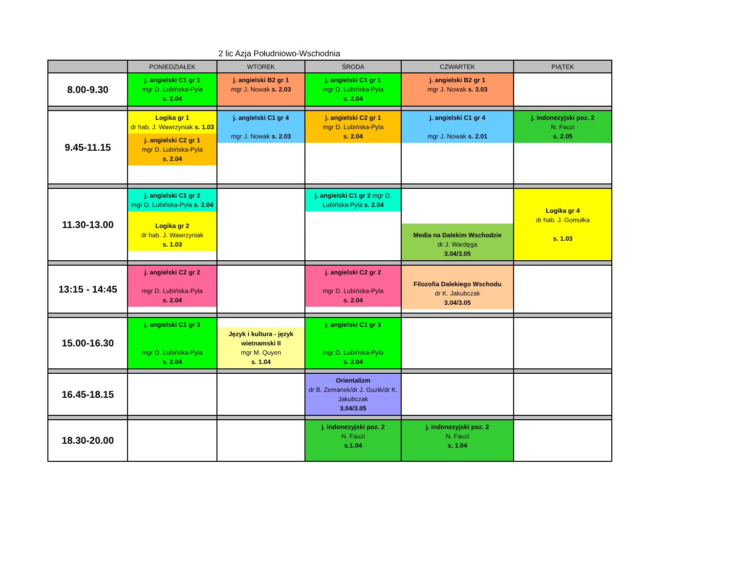2 lic Azja Południowo-Wschodnia
| | PONIEDZIAŁEK | WTOREK | ŚRODA | CZWARTEK | PIĄTEK |
| --- | --- | --- | --- | --- | --- |
| 8.00-9.30 | j. angielski C1 gr 1 mgr D. Lubińska-Pyla s. 2.04 | j. angielski B2 gr 1 mgr J. Nowak s. 2.03 | j. angielski C1 gr 1 mgr D. Lubińska-Pyla s. 2.04 | j. angielski B2 gr 1 mgr J. Nowak s. 3.03 | |
| 9.45-11.15 | Logika gr 1 dr hab. J. Wawrzyniak s. 1.03 j. angielski C2 gr 1 mgr D. Lubińska-Pyla s. 2.04 | j. angielski C1 gr 4 mgr J. Nowak s. 2.03 | j. angielski C2 gr 1 mgr D. Lubińska-Pyla s. 2.04 | j. angielski C1 gr 4 mgr J. Nowak s. 2.01 | j. indonezyjski poz. 2 N. Fauzi s. 2.05 |
| 11.30-13.00 | j. angielski C1 gr 2 mgr D. Lubińska-Pyla s. 2.04 Logika gr 2 dr hab. J. Wawrzyniak s. 1.03 | | j. angielski C1 gr 2 mgr D. Lubińska-Pyla s. 2.04 | Media na Dalekim Wschodzie dr J. Wardęga 3.04/3.05 | Logika gr 4 dr hab. J. Gomułka s. 1.03 |
| 13:15 - 14:45 | j. angielski C2 gr 2 mgr D. Lubińska-Pyla s. 2.04 | | j. angielski C2 gr 2 mgr D. Lubińska-Pyla s. 2.04 | Filozofia Dalekiego Wschodu dr K. Jakubczak 3.04/3.05 | |
| 15.00-16.30 | j. angielski C1 gr 3 mgr D. Lubińska-Pyla s. 2.04 | Język i kultura - język wietnamski II mgr M. Quyen s. 1.04 | j. angielski C1 gr 3 mgr D. Lubińska-Pyla s. 2.04 | | |
| 16.45-18.15 | | | Orientalizm dr B. Zemanek/dr J. Guzik/dr K. Jakubczak 3.04/3.05 | | |
| 18.30-20.00 | | | j. indonezyjski poz. 2 N. Fauzi s.1.04 | j. indonezyjski poz. 2 N. Fauzi s. 1.04 | |